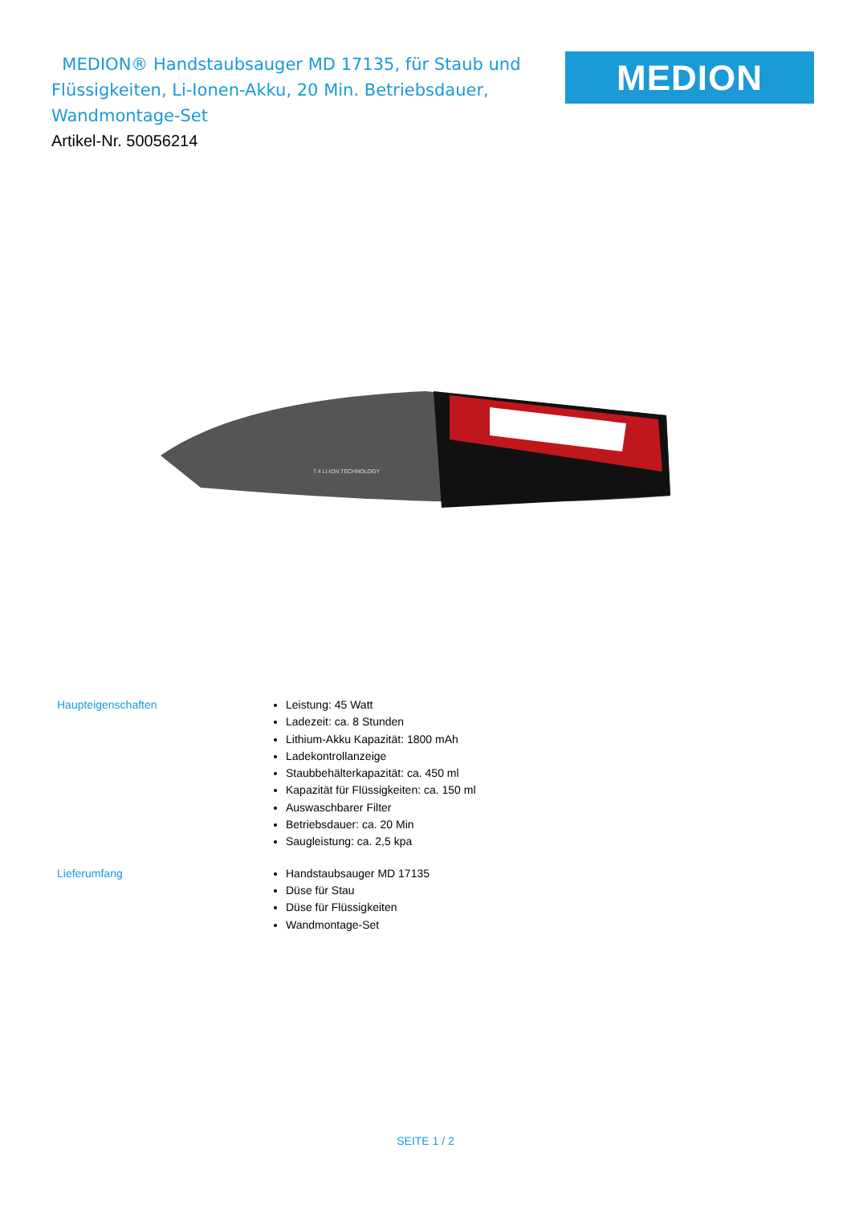MEDION® Handstaubsauger MD 17135, für Staub und Flüssigkeiten, Li-Ionen-Akku, 20 Min. Betriebsdauer, Wandmontage-Set
Artikel-Nr. 50056214
MEDION
7.4 LI-ION TECHNOLOGY
Haupteigenschaften
Leistung: 45 Watt
Ladezeit: ca. 8 Stunden
Lithium-Akku Kapazität: 1800 mAh
Ladekontrollanzeige
Staubbehälterkapazität: ca. 450 ml
Kapazität für Flüssigkeiten: ca. 150 ml
Auswaschbarer Filter
Betriebsdauer: ca. 20 Min
Saugleistung: ca. 2,5 kpa
Lieferumfang
Handstaubsauger MD 17135
Düse für Stau
Düse für Flüssigkeiten
Wandmontage-Set
SEITE 1 / 2